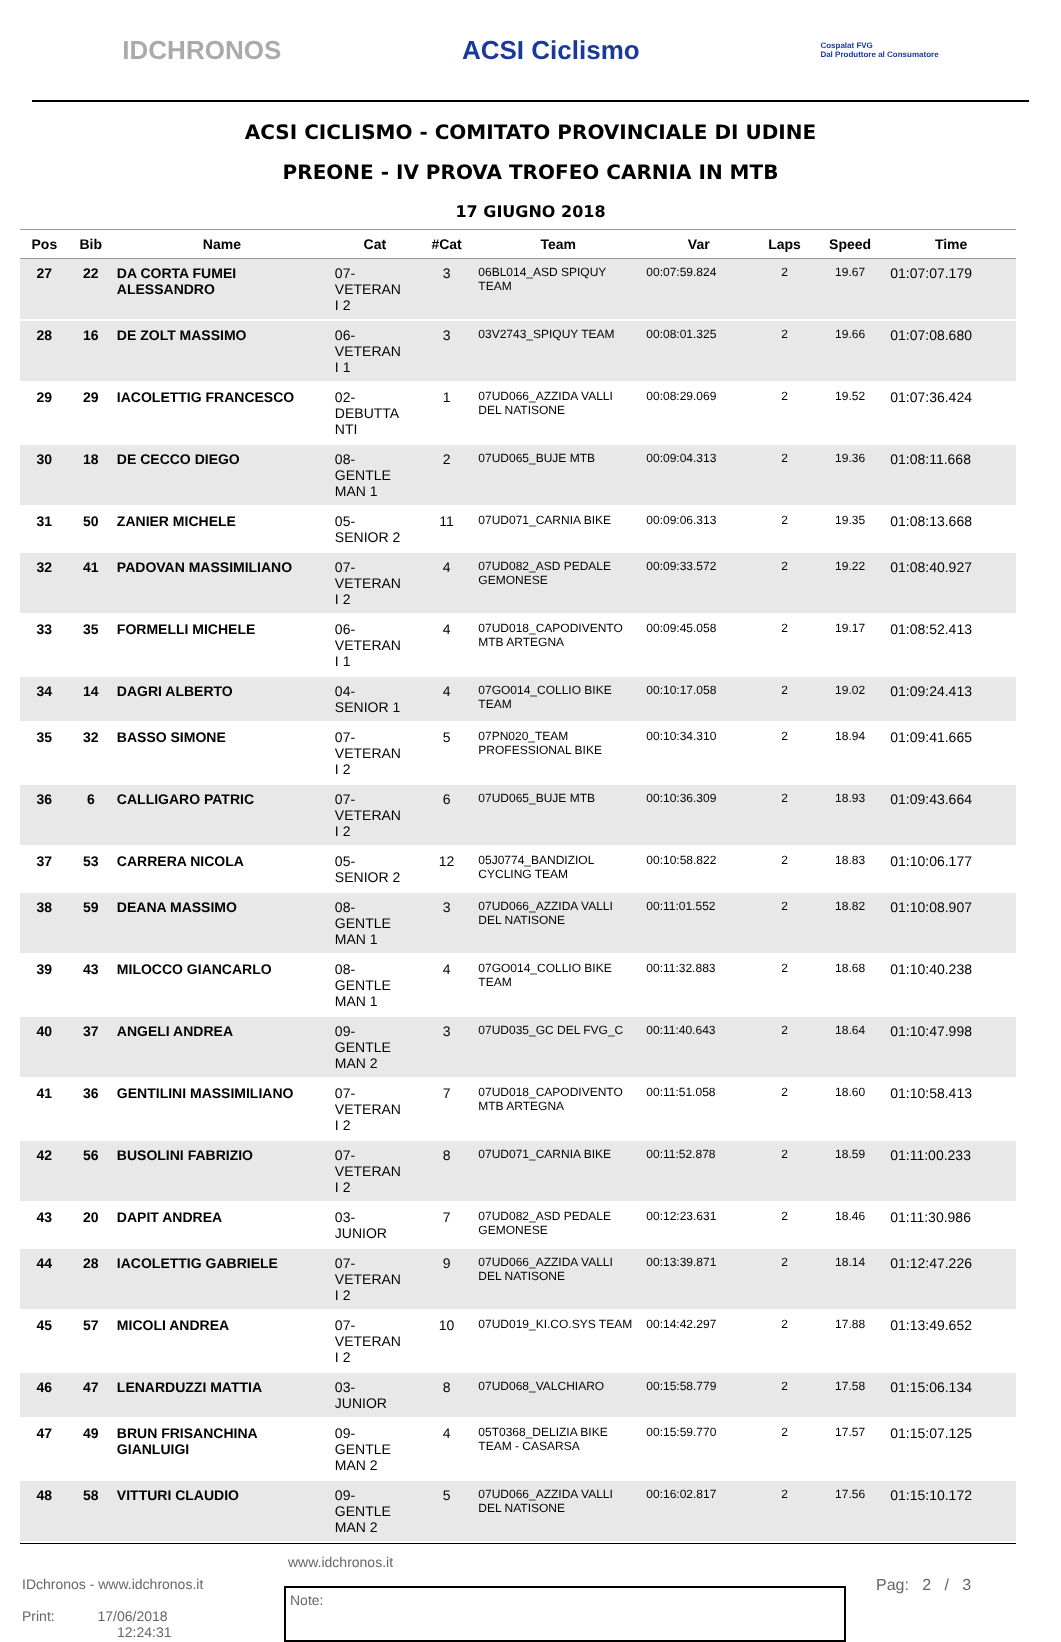IDCHRONOS ACSI Ciclismo Cospalat FVG
Dal Produttore al Consumatore
ACSI CICLISMO - COMITATO PROVINCIALE DI UDINE
PREONE - IV PROVA TROFEO CARNIA IN MTB
17 GIUGNO 2018
| Pos | Bib | Name | Cat | #Cat | Team | Var | Laps | Speed | Time |
| --- | --- | --- | --- | --- | --- | --- | --- | --- | --- |
| 27 | 22 | DA CORTA FUMEI ALESSANDRO | 07- VETERAN I 2 | 3 | 06BL014_ASD SPIQUY TEAM | 00:07:59.824 | 2 | 19.67 | 01:07:07.179 |
| 28 | 16 | DE ZOLT MASSIMO | 06- VETERAN I 1 | 3 | 03V2743_SPIQUY TEAM | 00:08:01.325 | 2 | 19.66 | 01:07:08.680 |
| 29 | 29 | IACOLETTIG FRANCESCO | 02- DEBUTTA NTI | 1 | 07UD066_AZZIDA VALLI DEL NATISONE | 00:08:29.069 | 2 | 19.52 | 01:07:36.424 |
| 30 | 18 | DE CECCO DIEGO | 08- GENTLE MAN 1 | 2 | 07UD065_BUJE MTB | 00:09:04.313 | 2 | 19.36 | 01:08:11.668 |
| 31 | 50 | ZANIER MICHELE | 05- SENIOR 2 | 11 | 07UD071_CARNIA BIKE | 00:09:06.313 | 2 | 19.35 | 01:08:13.668 |
| 32 | 41 | PADOVAN MASSIMILIANO | 07- VETERAN I 2 | 4 | 07UD082_ASD PEDALE GEMONESE | 00:09:33.572 | 2 | 19.22 | 01:08:40.927 |
| 33 | 35 | FORMELLI MICHELE | 06- VETERAN I 1 | 4 | 07UD018_CAPODIVENTO MTB ARTEGNA | 00:09:45.058 | 2 | 19.17 | 01:08:52.413 |
| 34 | 14 | DAGRI ALBERTO | 04- SENIOR 1 | 4 | 07GO014_COLLIO BIKE TEAM | 00:10:17.058 | 2 | 19.02 | 01:09:24.413 |
| 35 | 32 | BASSO SIMONE | 07- VETERAN I 2 | 5 | 07PN020_TEAM PROFESSIONAL BIKE | 00:10:34.310 | 2 | 18.94 | 01:09:41.665 |
| 36 | 6 | CALLIGARO PATRIC | 07- VETERAN I 2 | 6 | 07UD065_BUJE MTB | 00:10:36.309 | 2 | 18.93 | 01:09:43.664 |
| 37 | 53 | CARRERA NICOLA | 05- SENIOR 2 | 12 | 05J0774_BANDIZIOL CYCLING TEAM | 00:10:58.822 | 2 | 18.83 | 01:10:06.177 |
| 38 | 59 | DEANA MASSIMO | 08- GENTLE MAN 1 | 3 | 07UD066_AZZIDA VALLI DEL NATISONE | 00:11:01.552 | 2 | 18.82 | 01:10:08.907 |
| 39 | 43 | MILOCCO GIANCARLO | 08- GENTLE MAN 1 | 4 | 07GO014_COLLIO BIKE TEAM | 00:11:32.883 | 2 | 18.68 | 01:10:40.238 |
| 40 | 37 | ANGELI ANDREA | 09- GENTLE MAN 2 | 3 | 07UD035_GC DEL FVG_C | 00:11:40.643 | 2 | 18.64 | 01:10:47.998 |
| 41 | 36 | GENTILINI MASSIMILIANO | 07- VETERAN I 2 | 7 | 07UD018_CAPODIVENTO MTB ARTEGNA | 00:11:51.058 | 2 | 18.60 | 01:10:58.413 |
| 42 | 56 | BUSOLINI FABRIZIO | 07- VETERAN I 2 | 8 | 07UD071_CARNIA BIKE | 00:11:52.878 | 2 | 18.59 | 01:11:00.233 |
| 43 | 20 | DAPIT ANDREA | 03- JUNIOR | 7 | 07UD082_ASD PEDALE GEMONESE | 00:12:23.631 | 2 | 18.46 | 01:11:30.986 |
| 44 | 28 | IACOLETTIG GABRIELE | 07- VETERAN I 2 | 9 | 07UD066_AZZIDA VALLI DEL NATISONE | 00:13:39.871 | 2 | 18.14 | 01:12:47.226 |
| 45 | 57 | MICOLI ANDREA | 07- VETERAN I 2 | 10 | 07UD019_KI.CO.SYS TEAM | 00:14:42.297 | 2 | 17.88 | 01:13:49.652 |
| 46 | 47 | LENARDUZZI MATTIA | 03- JUNIOR | 8 | 07UD068_VALCHIARO | 00:15:58.779 | 2 | 17.58 | 01:15:06.134 |
| 47 | 49 | BRUN FRISANCHINA GIANLUIGI | 09- GENTLE MAN 2 | 4 | 05T0368_DELIZIA BIKE TEAM - CASARSA | 00:15:59.770 | 2 | 17.57 | 01:15:07.125 |
| 48 | 58 | VITTURI CLAUDIO | 09- GENTLE MAN 2 | 5 | 07UD066_AZZIDA VALLI DEL NATISONE | 00:16:02.817 | 2 | 17.56 | 01:15:10.172 |
www.idchronos.it
IDchronos - www.idchronos.it
Print: 17/06/2018
12:24:31
Note:
Pag: 2 / 3